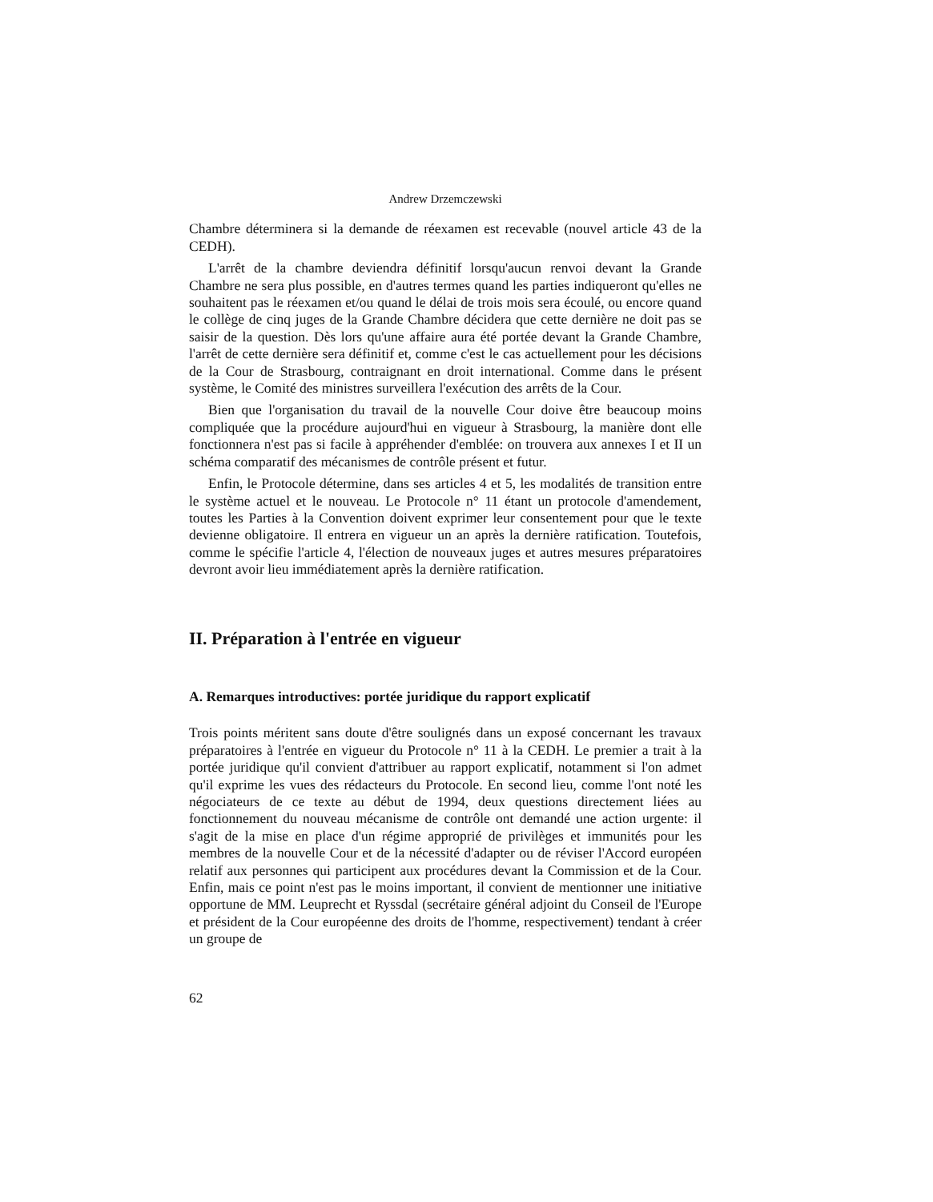Andrew Drzemczewski
Chambre déterminera si la demande de réexamen est recevable (nouvel article 43 de la CEDH).
L'arrêt de la chambre deviendra définitif lorsqu'aucun renvoi devant la Grande Chambre ne sera plus possible, en d'autres termes quand les parties indiqueront qu'elles ne souhaitent pas le réexamen et/ou quand le délai de trois mois sera écoulé, ou encore quand le collège de cinq juges de la Grande Chambre décidera que cette dernière ne doit pas se saisir de la question. Dès lors qu'une affaire aura été portée devant la Grande Chambre, l'arrêt de cette dernière sera définitif et, comme c'est le cas actuellement pour les décisions de la Cour de Strasbourg, contraignant en droit international. Comme dans le présent système, le Comité des ministres surveillera l'exécution des arrêts de la Cour.
Bien que l'organisation du travail de la nouvelle Cour doive être beaucoup moins compliquée que la procédure aujourd'hui en vigueur à Strasbourg, la manière dont elle fonctionnera n'est pas si facile à appréhender d'emblée: on trouvera aux annexes I et II un schéma comparatif des mécanismes de contrôle présent et futur.
Enfin, le Protocole détermine, dans ses articles 4 et 5, les modalités de transition entre le système actuel et le nouveau. Le Protocole n° 11 étant un protocole d'amendement, toutes les Parties à la Convention doivent exprimer leur consentement pour que le texte devienne obligatoire. Il entrera en vigueur un an après la dernière ratification. Toutefois, comme le spécifie l'article 4, l'élection de nouveaux juges et autres mesures préparatoires devront avoir lieu immédiatement après la dernière ratification.
II. Préparation à l'entrée en vigueur
A. Remarques introductives: portée juridique du rapport explicatif
Trois points méritent sans doute d'être soulignés dans un exposé concernant les travaux préparatoires à l'entrée en vigueur du Protocole n° 11 à la CEDH. Le premier a trait à la portée juridique qu'il convient d'attribuer au rapport explicatif, notamment si l'on admet qu'il exprime les vues des rédacteurs du Protocole. En second lieu, comme l'ont noté les négociateurs de ce texte au début de 1994, deux questions directement liées au fonctionnement du nouveau mécanisme de contrôle ont demandé une action urgente: il s'agit de la mise en place d'un régime approprié de privilèges et immunités pour les membres de la nouvelle Cour et de la nécessité d'adapter ou de réviser l'Accord européen relatif aux personnes qui participent aux procédures devant la Commission et de la Cour. Enfin, mais ce point n'est pas le moins important, il convient de mentionner une initiative opportune de MM. Leuprecht et Ryssdal (secrétaire général adjoint du Conseil de l'Europe et président de la Cour européenne des droits de l'homme, respectivement) tendant à créer un groupe de
62